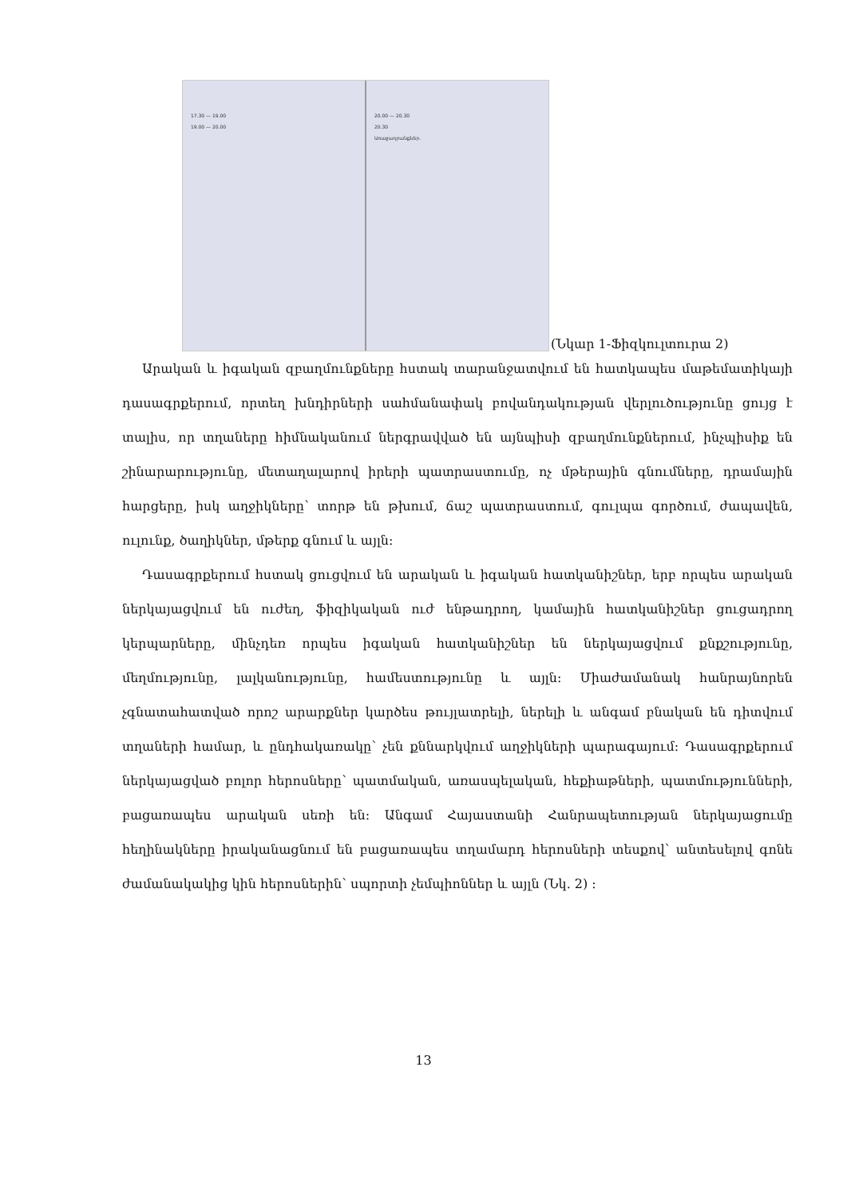17.30 — 19.00
19.00 — 20.00
20.00 — 20.30
20.30
Առաջադրանքներ.
(Նկար 1-Ֆիզկուլտուրա 2)
Արական և իգական զբաղմունքները հստակ տարանջատվում են հատկապես մաթեմատիկայի դասագրքերում, որտեղ խնդիրների սահմանափակ բովանդակության վերլուծությունը ցույց է տալիս, որ տղաները հիմնականում ներգրավված են այնպիսի զբաղմունքներում, ինչպիսիք են շինարարությունը, մետաղալարով իրերի պատրաստումը, ոչ մթերային գնումները, դրամային հարցերը, իսկ աղջիկները՝ տորթ են թխում, ճաշ պատրաստում, գուլպա գործում, ժապավեն, ուլունք, ծաղիկներ, մթերք գնում և այլն:
Դասագրքերում հստակ ցուցվում են արական և իգական հատկանիշներ, երբ որպես արական ներկայացվում են ուժեղ, ֆիզիկական ուժ ենթադրող, կամային հատկանիշներ ցուցադրող կերպարները, մինչդեռ որպես իգական հատկանիշներ են ներկայացվում քնքշությունը, մեղմությունը, լալկանությունը, համեստությունը և այլն: Միաժամանակ հանրայնորեն չգնատահատված որոշ արարքներ կարծես թույլատրելի, ներելի և անգամ բնական են դիտվում տղաների համար, և ընդհակառակը՝ չեն քննարկվում աղջիկների պարագայում: Դասագրքերում ներկայացված բոլոր հերոսները՝ պատմական, առասպելական, հեքիաթների, պատմությունների, բացառապես արական սեռի են: Անգամ Հայաստանի Հանրապետության ներկայացումը հեղինակները իրականացնում են բացառապես տղամարդ հերոսների տեսքով՝ անտեսելով գոնե ժամանակակից կին հերոսներին՝ սպորտի չեմպիոններ և այլն (Նկ. 2) :
13